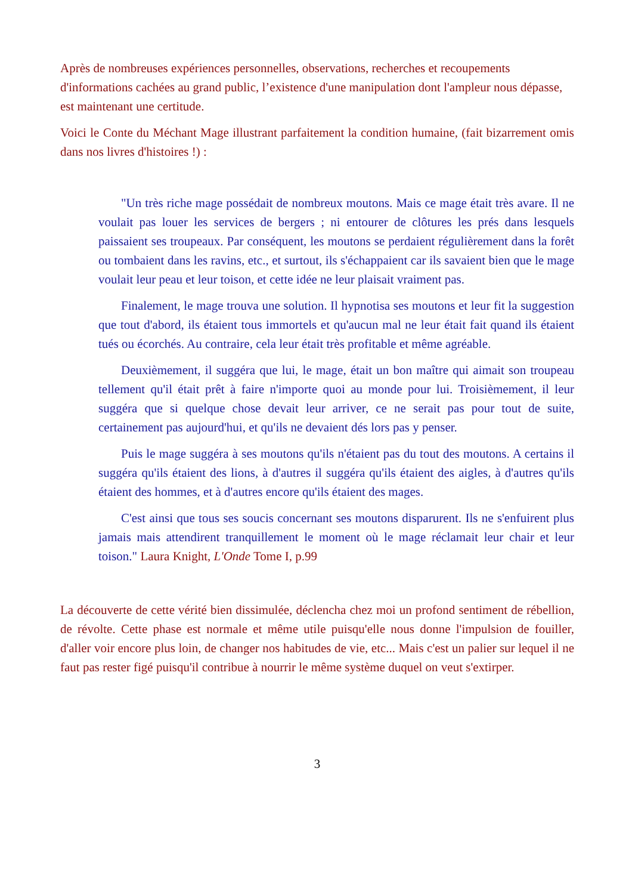Après de nombreuses expériences personnelles, observations, recherches et recoupements d'informations cachées au grand public, l’existence d'une manipulation dont l'ampleur nous dépasse, est maintenant une certitude.
Voici le Conte du Méchant Mage illustrant parfaitement la condition humaine, (fait bizarrement omis dans nos livres d'histoires !) :
"Un très riche mage possédait de nombreux moutons. Mais ce mage était très avare. Il ne voulait pas louer les services de bergers ; ni entourer de clôtures les prés dans lesquels paissaient ses troupeaux. Par conséquent, les moutons se perdaient régulièrement dans la forêt ou tombaient dans les ravins, etc., et surtout, ils s'échappaient car ils savaient bien que le mage voulait leur peau et leur toison, et cette idée ne leur plaisait vraiment pas.
Finalement, le mage trouva une solution. Il hypnotisa ses moutons et leur fit la suggestion que tout d'abord, ils étaient tous immortels et qu'aucun mal ne leur était fait quand ils étaient tués ou écorchés. Au contraire, cela leur était très profitable et même agréable.
Deuxièmement, il suggéra que lui, le mage, était un bon maître qui aimait son troupeau tellement qu'il était prêt à faire n'importe quoi au monde pour lui. Troisièmement, il leur suggéra que si quelque chose devait leur arriver, ce ne serait pas pour tout de suite, certainement pas aujourd'hui, et qu'ils ne devaient dés lors pas y penser.
Puis le mage suggéra à ses moutons qu'ils n'étaient pas du tout des moutons. A certains il suggéra qu'ils étaient des lions, à d'autres il suggéra qu'ils étaient des aigles, à d'autres qu'ils étaient des hommes, et à d'autres encore qu'ils étaient des mages.
C'est ainsi que tous ses soucis concernant ses moutons disparurent. Ils ne s'enfuirent plus jamais mais attendirent tranquillement le moment où le mage réclamait leur chair et leur toison." Laura Knight, L'Onde Tome I, p.99
La découverte de cette vérité bien dissimulée, déclencha chez moi un profond sentiment de rébellion, de révolte. Cette phase est normale et même utile puisqu'elle nous donne l'impulsion de fouiller, d'aller voir encore plus loin, de changer nos habitudes de vie, etc... Mais c'est un palier sur lequel il ne faut pas rester figé puisqu'il contribue à nourrir le même système duquel on veut s'extirper.
3